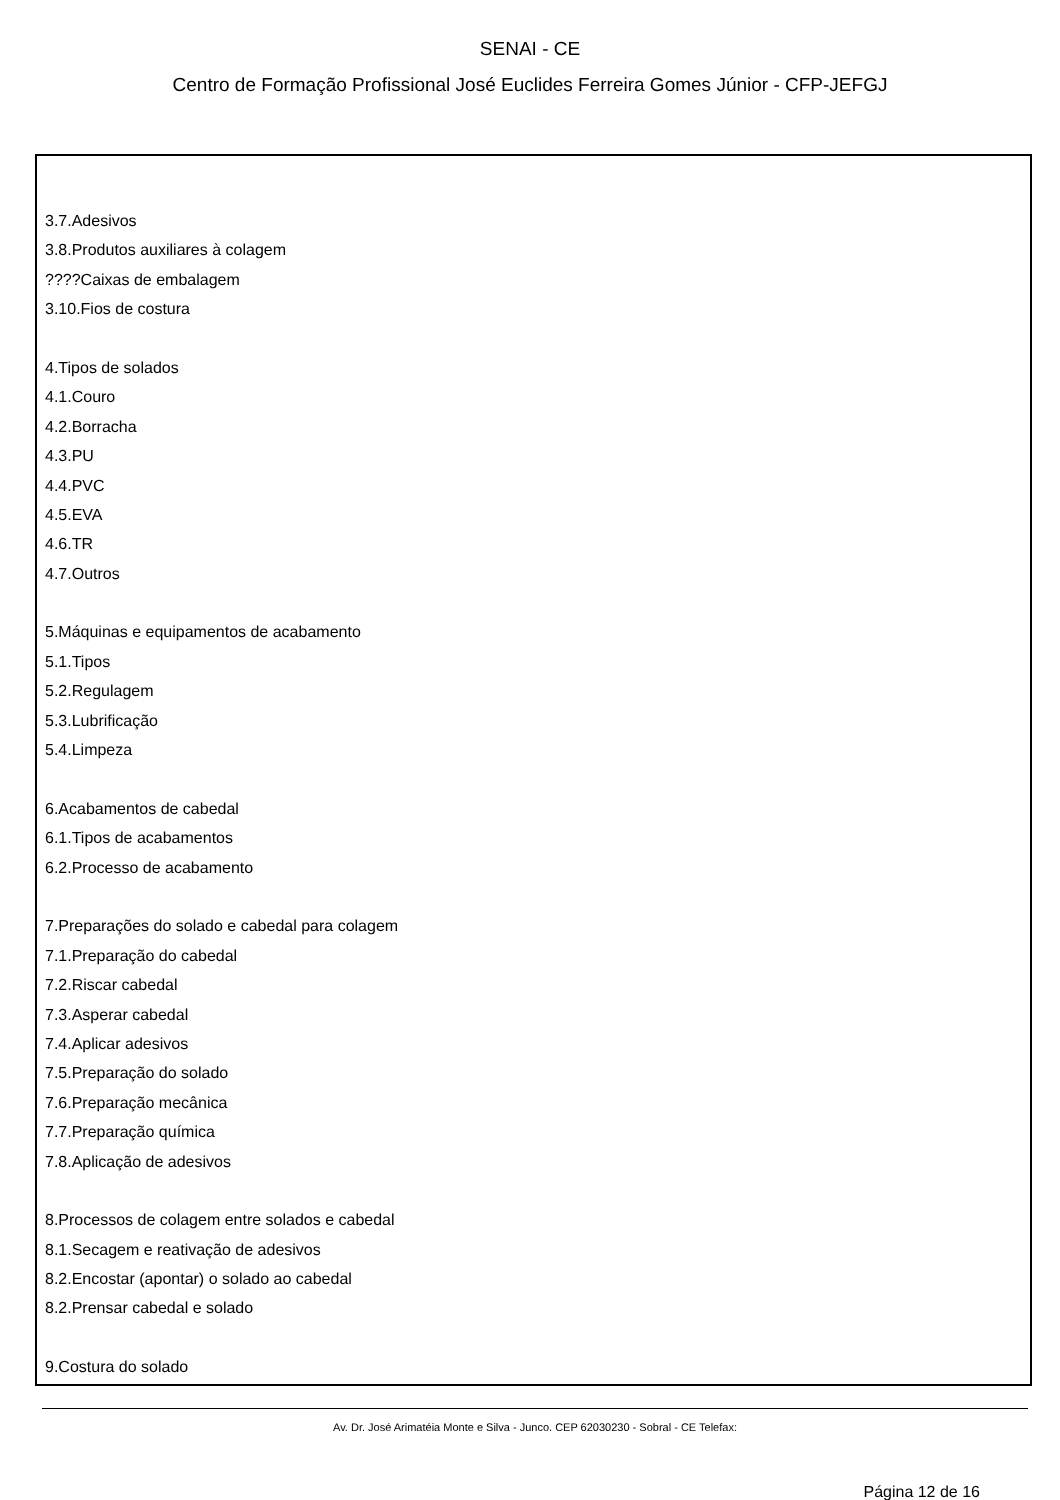SENAI - CE
Centro de Formação Profissional José Euclides Ferreira Gomes Júnior - CFP-JEFGJ
3.7.Adesivos
3.8.Produtos auxiliares à colagem
????Caixas de embalagem
3.10.Fios de costura
4.Tipos de solados
4.1.Couro
4.2.Borracha
4.3.PU
4.4.PVC
4.5.EVA
4.6.TR
4.7.Outros
5.Máquinas e equipamentos de acabamento
5.1.Tipos
5.2.Regulagem
5.3.Lubrificação
5.4.Limpeza
6.Acabamentos de cabedal
6.1.Tipos de acabamentos
6.2.Processo de acabamento
7.Preparações do solado e cabedal para colagem
7.1.Preparação do cabedal
7.2.Riscar cabedal
7.3.Asperar cabedal
7.4.Aplicar adesivos
7.5.Preparação do solado
7.6.Preparação mecânica
7.7.Preparação química
7.8.Aplicação de adesivos
8.Processos de colagem entre solados e cabedal
8.1.Secagem e reativação de adesivos
8.2.Encostar (apontar) o solado ao cabedal
8.2.Prensar cabedal e solado
9.Costura do solado
Av. Dr. José Arimatéia Monte e Silva - Junco. CEP 62030230 - Sobral - CE Telefax:
Página 12 de 16